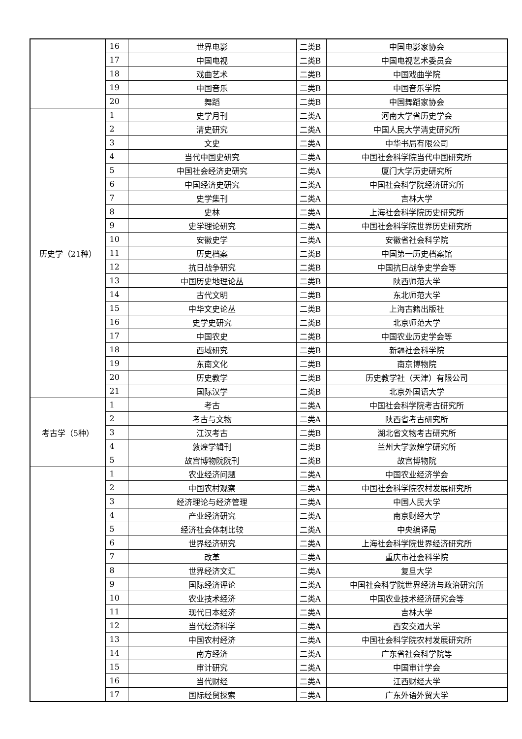| | 16 | 世界电影 | 二类B | 中国电影家协会 |
| | 17 | 中国电视 | 二类B | 中国电视艺术委员会 |
| | 18 | 戏曲艺术 | 二类B | 中国戏曲学院 |
| | 19 | 中国音乐 | 二类B | 中国音乐学院 |
| | 20 | 舞蹈 | 二类B | 中国舞蹈家协会 |
| 历史学（21种） | 1 | 史学月刊 | 二类A | 河南大学省历史学会 |
| | 2 | 清史研究 | 二类A | 中国人民大学清史研究所 |
| | 3 | 文史 | 二类A | 中华书局有限公司 |
| | 4 | 当代中国史研究 | 二类A | 中国社会科学院当代中国研究所 |
| | 5 | 中国社会经济史研究 | 二类A | 厦门大学历史研究所 |
| | 6 | 中国经济史研究 | 二类A | 中国社会科学院经济研究所 |
| | 7 | 史学集刊 | 二类A | 吉林大学 |
| | 8 | 史林 | 二类A | 上海社会科学院历史研究所 |
| | 9 | 史学理论研究 | 二类A | 中国社会科学院世界历史研究所 |
| | 10 | 安徽史学 | 二类A | 安徽省社会科学院 |
| | 11 | 历史档案 | 二类B | 中国第一历史档案馆 |
| | 12 | 抗日战争研究 | 二类B | 中国抗日战争史学会等 |
| | 13 | 中国历史地理论丛 | 二类B | 陕西师范大学 |
| | 14 | 古代文明 | 二类B | 东北师范大学 |
| | 15 | 中华文史论丛 | 二类B | 上海古籍出版社 |
| | 16 | 史学史研究 | 二类B | 北京师范大学 |
| | 17 | 中国农史 | 二类B | 中国农业历史学会等 |
| | 18 | 西域研究 | 二类B | 新疆社会科学院 |
| | 19 | 东南文化 | 二类B | 南京博物院 |
| | 20 | 历史教学 | 二类B | 历史教学社（天津）有限公司 |
| | 21 | 国际汉学 | 二类B | 北京外国语大学 |
| 考古学（5种） | 1 | 考古 | 二类A | 中国社会科学院考古研究所 |
| | 2 | 考古与文物 | 二类A | 陕西省考古研究所 |
| | 3 | 江汉考古 | 二类B | 湖北省文物考古研究所 |
| | 4 | 敦煌学辑刊 | 二类B | 兰州大学敦煌学研究所 |
| | 5 | 故宫博物院院刊 | 二类B | 故宫博物院 |
| | 1 | 农业经济问题 | 二类A | 中国农业经济学会 |
| | 2 | 中国农村观察 | 二类A | 中国社会科学院农村发展研究所 |
| | 3 | 经济理论与经济管理 | 二类A | 中国人民大学 |
| | 4 | 产业经济研究 | 二类A | 南京财经大学 |
| | 5 | 经济社会体制比较 | 二类A | 中央编译局 |
| | 6 | 世界经济研究 | 二类A | 上海社会科学院世界经济研究所 |
| | 7 | 改革 | 二类A | 重庆市社会科学院 |
| | 8 | 世界经济文汇 | 二类A | 复旦大学 |
| | 9 | 国际经济评论 | 二类A | 中国社会科学院世界经济与政治研究所 |
| | 10 | 农业技术经济 | 二类A | 中国农业技术经济研究会等 |
| | 11 | 现代日本经济 | 二类A | 吉林大学 |
| | 12 | 当代经济科学 | 二类A | 西安交通大学 |
| | 13 | 中国农村经济 | 二类A | 中国社会科学院农村发展研究所 |
| | 14 | 南方经济 | 二类A | 广东省社会科学院等 |
| | 15 | 审计研究 | 二类A | 中国审计学会 |
| | 16 | 当代财经 | 二类A | 江西财经大学 |
| | 17 | 国际经贸探索 | 二类A | 广东外语外贸大学 |